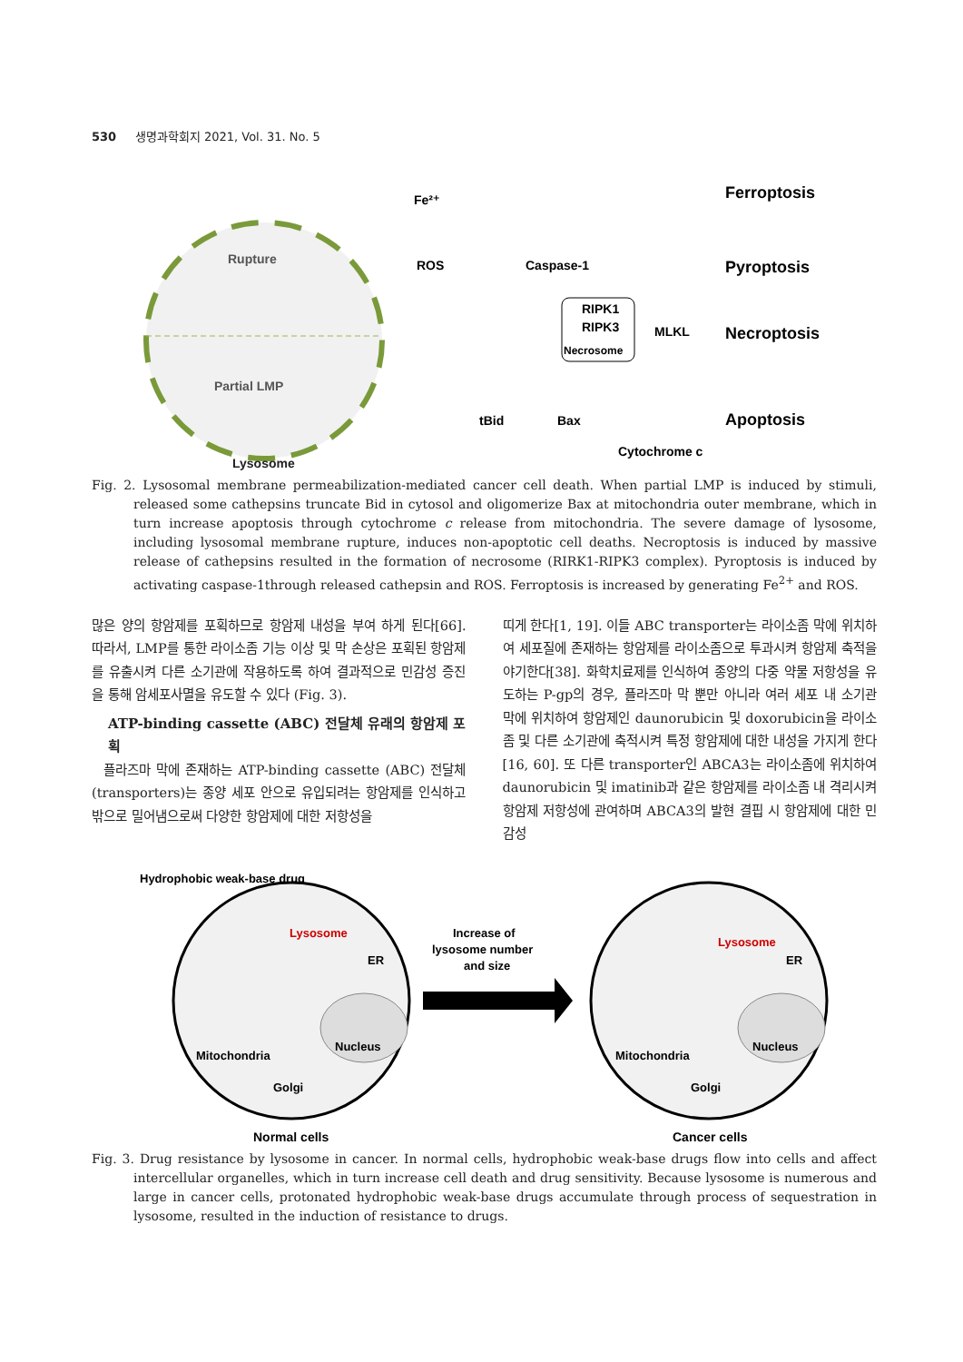530 생명과학회지 2021, Vol. 31. No. 5
Rupture
Partial LMP
Lysosome
Fe²⁺
ROS
Caspase-1
RIPK1
RIPK3
Necrosome
MLKL
tBid
Bax
Cytochrome c
Ferroptosis
Pyroptosis
Necroptosis
Apoptosis
Fig. 2. Lysosomal membrane permeabilization-mediated cancer cell death. When partial LMP is induced by stimuli, released some cathepsins truncate Bid in cytosol and oligomerize Bax at mitochondria outer membrane, which in turn increase apoptosis through cytochrome c release from mitochondria. The severe damage of lysosome, including lysosomal membrane rupture, induces non-apoptotic cell deaths. Necroptosis is induced by massive release of cathepsins resulted in the formation of necrosome (RIRK1-RIPK3 complex). Pyroptosis is induced by activating caspase-1through released cathepsin and ROS. Ferroptosis is increased by generating Fe<sup>2+</sup> and ROS.
많은 양의 항암제를 포획하므로 항암제 내성을 부여 하게 된다[66]. 따라서, LMP를 통한 라이소좀 기능 이상 및 막 손상은 포획된 항암제를 유출시켜 다른 소기관에 작용하도록 하여 결과적으로 민감성 증진을 통해 암세포사멸을 유도할 수 있다 (Fig. 3).
ATP-binding cassette (ABC) 전달체 유래의 항암제 포획
플라즈마 막에 존재하는 ATP-binding cassette (ABC) 전달체(transporters)는 종양 세포 안으로 유입되려는 항암제를 인식하고 밖으로 밀어냄으로써 다양한 항암제에 대한 저항성을
띠게 한다[1, 19]. 이들 ABC transporter는 라이소좀 막에 위치하여 세포질에 존재하는 항암제를 라이소좀으로 투과시켜 항암제 축적을 야기한다[38]. 화학치료제를 인식하여 종양의 다중 약물 저항성을 유도하는 P-gp의 경우, 플라즈마 막 뿐만 아니라 여러 세포 내 소기관 막에 위치하여 항암제인 daunorubicin 및 doxorubicin을 라이소좀 및 다른 소기관에 축적시켜 특정 항암제에 대한 내성을 가지게 한다[16, 60]. 또 다른 transporter인 ABCA3는 라이소좀에 위치하여 daunorubicin 및 imatinib과 같은 항암제를 라이소좀 내 격리시켜 항암제 저항성에 관여하며 ABCA3의 발현 결핍 시 항암제에 대한 민감성
Hydrophobic weak-base drug
Lysosome
Lysosome
ER
ER
Nucleus
Nucleus
Mitochondria
Mitochondria
Golgi
Golgi
Increase of
lysosome number
and size
Normal cells
Cancer cells
Fig. 3. Drug resistance by lysosome in cancer. In normal cells, hydrophobic weak-base drugs flow into cells and affect intercellular organelles, which in turn increase cell death and drug sensitivity. Because lysosome is numerous and large in cancer cells, protonated hydrophobic weak-base drugs accumulate through process of sequestration in lysosome, resulted in the induction of resistance to drugs.